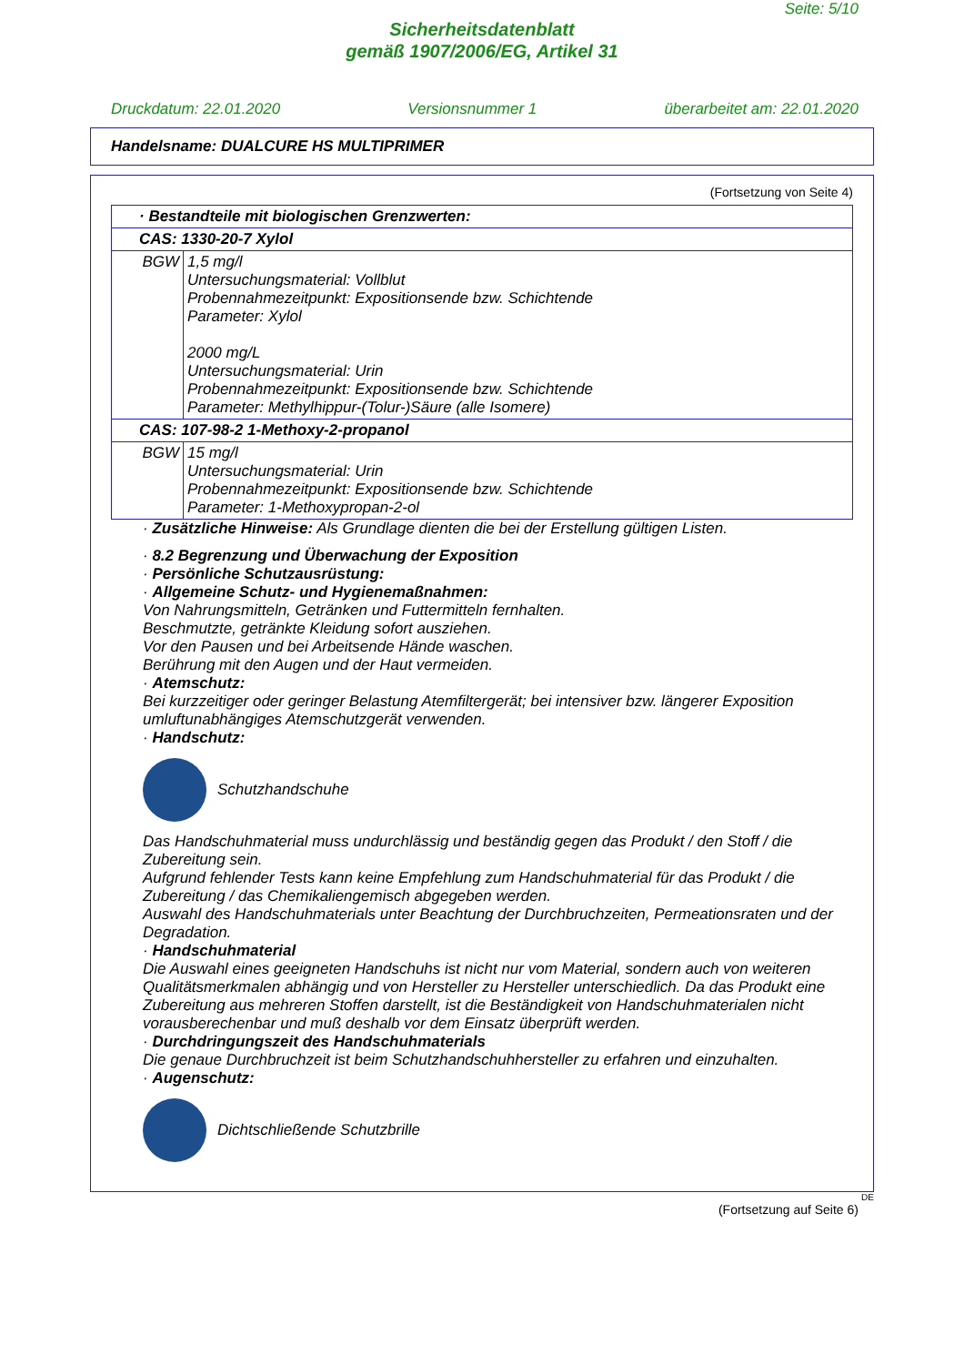Seite: 5/10
Sicherheitsdatenblatt
gemäß 1907/2006/EG, Artikel 31
Druckdatum: 22.01.2020 Versionsnummer 1 überarbeitet am: 22.01.2020
Handelsname: DUALCURE HS MULTIPRIMER
(Fortsetzung von Seite 4)
| · Bestandteile mit biologischen Grenzwerten: | |
| CAS: 1330-20-7 Xylol | |
| BGW | 1,5 mg/l Untersuchungsmaterial: Vollblut Probennahmezeitpunkt: Expositionsende bzw. Schichtende Parameter: Xylol 2000 mg/L Untersuchungsmaterial: Urin Probennahmezeitpunkt: Expositionsende bzw. Schichtende Parameter: Methylhippur-(Tolur-)Säure (alle Isomere) |
| CAS: 107-98-2 1-Methoxy-2-propanol | |
| BGW | 15 mg/l Untersuchungsmaterial: Urin Probennahmezeitpunkt: Expositionsende bzw. Schichtende Parameter: 1-Methoxypropan-2-ol |
· Zusätzliche Hinweise: Als Grundlage dienten die bei der Erstellung gültigen Listen.
· 8.2 Begrenzung und Überwachung der Exposition
· Persönliche Schutzausrüstung:
· Allgemeine Schutz- und Hygienemaßnahmen:
Von Nahrungsmitteln, Getränken und Futtermitteln fernhalten.
Beschmutzte, getränkte Kleidung sofort ausziehen.
Vor den Pausen und bei Arbeitsende Hände waschen.
Berührung mit den Augen und der Haut vermeiden.
· Atemschutz:
Bei kurzzeitiger oder geringer Belastung Atemfiltergerät; bei intensiver bzw. längerer Exposition umluftunabhängiges Atemschutzgerät verwenden.
· Handschutz:
Schutzhandschuhe
Das Handschuhmaterial muss undurchlässig und beständig gegen das Produkt / den Stoff / die Zubereitung sein.
Aufgrund fehlender Tests kann keine Empfehlung zum Handschuhmaterial für das Produkt / die Zubereitung / das Chemikaliengemisch abgegeben werden.
Auswahl des Handschuhmaterials unter Beachtung der Durchbruchzeiten, Permeationsraten und der Degradation.
· Handschuhmaterial
Die Auswahl eines geeigneten Handschuhs ist nicht nur vom Material, sondern auch von weiteren Qualitätsmerkmalen abhängig und von Hersteller zu Hersteller unterschiedlich. Da das Produkt eine Zubereitung aus mehreren Stoffen darstellt, ist die Beständigkeit von Handschuhmaterialen nicht vorausberechenbar und muß deshalb vor dem Einsatz überprüft werden.
· Durchdringungszeit des Handschuhmaterials
Die genaue Durchbruchzeit ist beim Schutzhandschuhhersteller zu erfahren und einzuhalten.
· Augenschutz:
Dichtschließende Schutzbrille
DE
(Fortsetzung auf Seite 6)